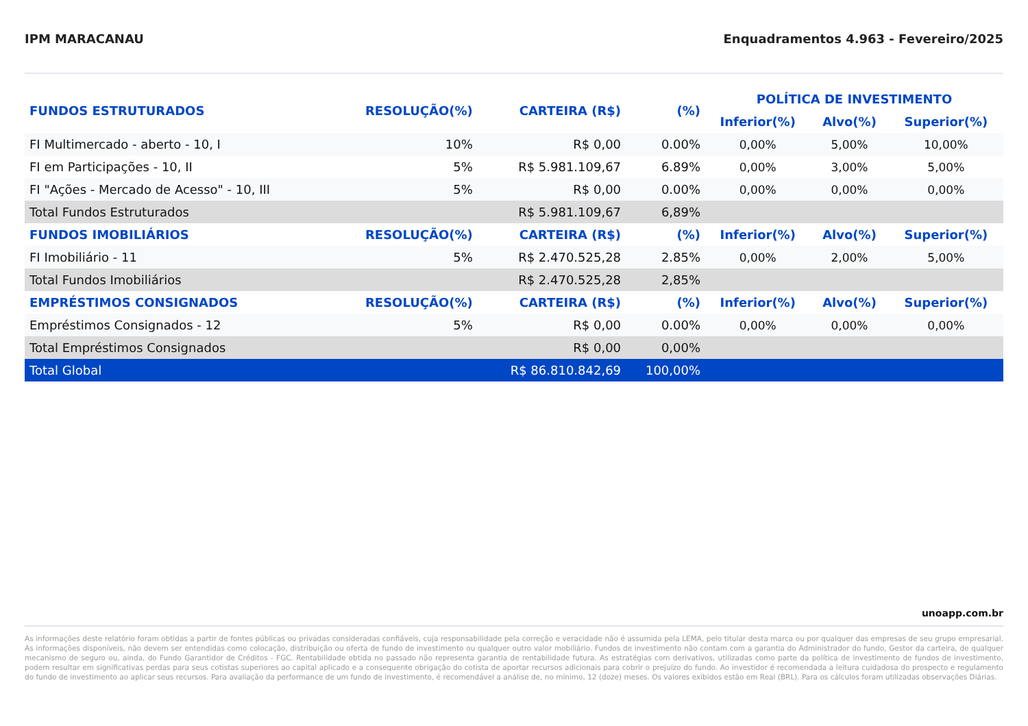IPM MARACANAU Enquadramentos 4.963 - Fevereiro/2025
| FUNDOS ESTRUTURADOS | RESOLUÇÃO(%) | CARTEIRA (R$) | (%) | POLÍTICA DE INVESTIMENTO | | |
| --- | --- | --- | --- | --- | --- | --- |
| | | | | Inferior(%) | Alvo(%) | Superior(%) |
| FI Multimercado - aberto - 10, I | 10% | R$ 0,00 | 0.00% | 0,00% | 5,00% | 10,00% |
| FI em Participações - 10, II | 5% | R$ 5.981.109,67 | 6.89% | 0,00% | 3,00% | 5,00% |
| FI "Ações - Mercado de Acesso" - 10, III | 5% | R$ 0,00 | 0.00% | 0,00% | 0,00% | 0,00% |
| Total Fundos Estruturados | | R$ 5.981.109,67 | 6,89% | | | |
| FUNDOS IMOBILIÁRIOS | RESOLUÇÃO(%) | CARTEIRA (R$) | (%) | Inferior(%) | Alvo(%) | Superior(%) |
| FI Imobiliário - 11 | 5% | R$ 2.470.525,28 | 2.85% | 0,00% | 2,00% | 5,00% |
| Total Fundos Imobiliários | | R$ 2.470.525,28 | 2,85% | | | |
| EMPRÉSTIMOS CONSIGNADOS | RESOLUÇÃO(%) | CARTEIRA (R$) | (%) | Inferior(%) | Alvo(%) | Superior(%) |
| Empréstimos Consignados - 12 | 5% | R$ 0,00 | 0.00% | 0,00% | 0,00% | 0,00% |
| Total Empréstimos Consignados | | R$ 0,00 | 0,00% | | | |
| Total Global | | R$ 86.810.842,69 | 100,00% | | | |
unoapp.com.br
As informações deste relatório foram obtidas a partir de fontes públicas ou privadas consideradas confiáveis, cuja responsabilidade pela correção e veracidade não é assumida pela LEMA, pelo titular desta marca ou por qualquer das empresas de seu grupo empresarial. As informações disponíveis, não devem ser entendidas como colocação, distribuição ou oferta de fundo de investimento ou qualquer outro valor mobiliário. Fundos de investimento não contam com a garantia do Administrador do fundo, Gestor da carteira, de qualquer mecanismo de seguro ou, ainda, do Fundo Garantidor de Créditos - FGC. Rentabilidade obtida no passado não representa garantia de rentabilidade futura. As estratégias com derivativos, utilizadas como parte da política de investimento de fundos de investimento, podem resultar em significativas perdas para seus cotistas superiores ao capital aplicado e a consequente obrigação do cotista de aportar recursos adicionais para cobrir o prejuízo do fundo. Ao investidor é recomendada a leitura cuidadosa do prospecto e regulamento do fundo de investimento ao aplicar seus recursos. Para avaliação da performance de um fundo de investimento, é recomendável a análise de, no mínimo, 12 (doze) meses. Os valores exibidos estão em Real (BRL). Para os cálculos foram utilizadas observações Diárias.